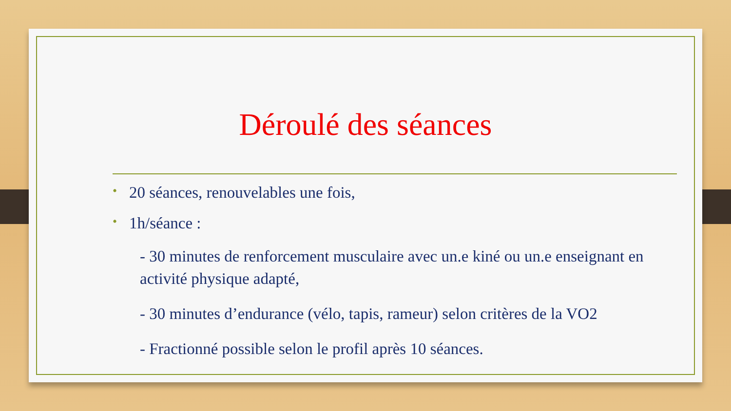Déroulé des séances
• 20 séances, renouvelables une fois,
• 1h/séance :
- 30 minutes de renforcement musculaire avec un.e kiné ou un.e enseignant en activité physique adapté,
- 30 minutes d’endurance (vélo, tapis, rameur) selon critères de la VO2
- Fractionné possible selon le profil après 10 séances.